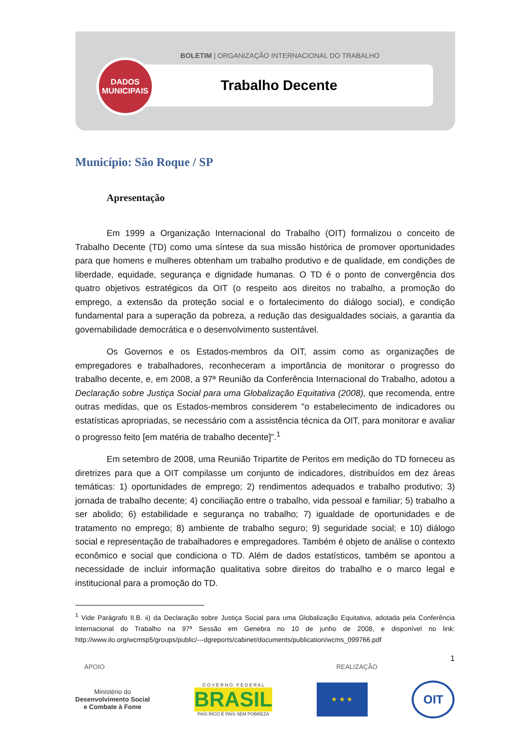BOLETIM | ORGANIZAÇÃO INTERNACIONAL DO TRABALHO
Trabalho Decente
DADOS
MUNICIPAIS
Município: São Roque / SP
Apresentação
Em 1999 a Organização Internacional do Trabalho (OIT) formalizou o conceito de Trabalho Decente (TD) como uma síntese da sua missão histórica de promover oportunidades para que homens e mulheres obtenham um trabalho produtivo e de qualidade, em condições de liberdade, equidade, segurança e dignidade humanas. O TD é o ponto de convergência dos quatro objetivos estratégicos da OIT (o respeito aos direitos no trabalho, a promoção do emprego, a extensão da proteção social e o fortalecimento do diálogo social), e condição fundamental para a superação da pobreza, a redução das desigualdades sociais, a garantia da governabilidade democrática e o desenvolvimento sustentável.
Os Governos e os Estados-membros da OIT, assim como as organizações de empregadores e trabalhadores, reconheceram a importância de monitorar o progresso do trabalho decente, e, em 2008, a 97ª Reunião da Conferência Internacional do Trabalho, adotou a Declaração sobre Justiça Social para uma Globalização Equitativa (2008), que recomenda, entre outras medidas, que os Estados-membros considerem "o estabelecimento de indicadores ou estatísticas apropriadas, se necessário com a assistência técnica da OIT, para monitorar e avaliar o progresso feito [em matéria de trabalho decente]”.<sup>1</sup>
Em setembro de 2008, uma Reunião Tripartite de Peritos em medição do TD forneceu as diretrizes para que a OIT compilasse um conjunto de indicadores, distribuídos em dez áreas temáticas: 1) oportunidades de emprego; 2) rendimentos adequados e trabalho produtivo; 3) jornada de trabalho decente; 4) conciliação entre o trabalho, vida pessoal e familiar; 5) trabalho a ser abolido; 6) estabilidade e segurança no trabalho; 7) igualdade de oportunidades e de tratamento no emprego; 8) ambiente de trabalho seguro; 9) seguridade social; e 10) diálogo social e representação de trabalhadores e empregadores. Também é objeto de análise o contexto econômico e social que condiciona o TD. Além de dados estatísticos, também se apontou a necessidade de incluir informação qualitativa sobre direitos do trabalho e o marco legal e institucional para a promoção do TD.
<sup>1</sup> Vide Parágrafo II.B. ii) da Declaração sobre Justiça Social para uma Globalização Equitativa, adotada pela Conferência Internacional do Trabalho na 97ª Sessão em Genebra no 10 de junho de 2008, e disponível no link: http://www.ilo.org/wcmsp5/groups/public/---dgreports/cabinet/documents/publication/wcms_099766.pdf
1
APOIO REALIZAÇÃO
Ministério do
Desenvolvimento Social
e Combate à Fome
G O V E R N O F E D E R A L
BRASIL
PAÍS RICO É PAÍS SEM POBREZA
★ ★ ★
OIT